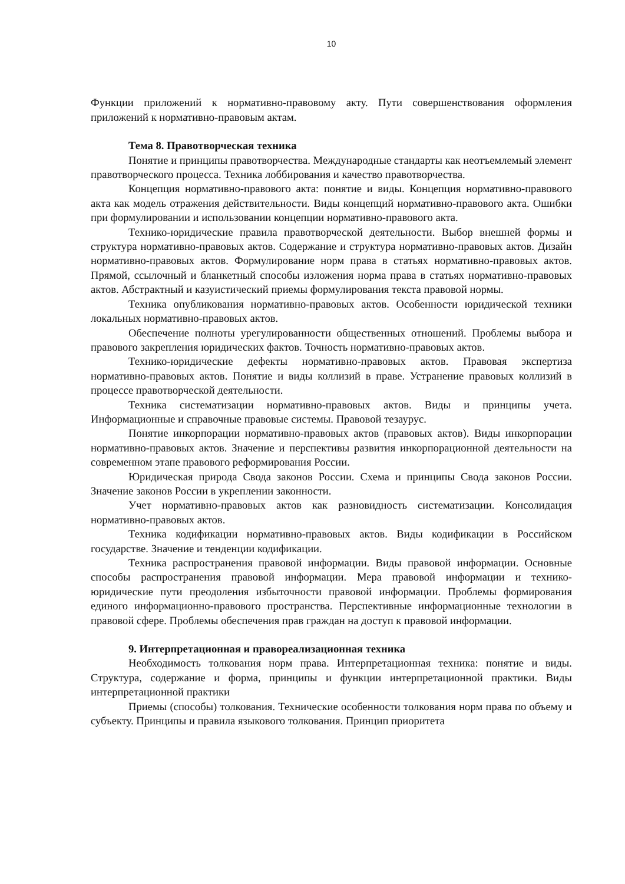10
Функции приложений к нормативно-правовому акту. Пути совершенствования оформления приложений к нормативно-правовым актам.
Тема 8. Правотворческая техника
Понятие и принципы правотворчества. Международные стандарты как неотъемлемый элемент правотворческого процесса. Техника лоббирования и качество правотворчества.
Концепция нормативно-правового акта: понятие и виды. Концепция нормативно-правового акта как модель отражения действительности. Виды концепций нормативно-правового акта. Ошибки при формулировании и использовании концепции нормативно-правового акта.
Технико-юридические правила правотворческой деятельности. Выбор внешней формы и структура нормативно-правовых актов. Содержание и структура нормативно-правовых актов. Дизайн нормативно-правовых актов. Формулирование норм права в статьях нормативно-правовых актов. Прямой, ссылочный и бланкетный способы изложения норма права в статьях нормативно-правовых актов. Абстрактный и казуистический приемы формулирования текста правовой нормы.
Техника опубликования нормативно-правовых актов. Особенности юридической техники локальных нормативно-правовых актов.
Обеспечение полноты урегулированности общественных отношений. Проблемы выбора и правового закрепления юридических фактов. Точность нормативно-правовых актов.
Технико-юридические дефекты нормативно-правовых актов. Правовая экспертиза нормативно-правовых актов. Понятие и виды коллизий в праве. Устранение правовых коллизий в процессе правотворческой деятельности.
Техника систематизации нормативно-правовых актов. Виды и принципы учета. Информационные и справочные правовые системы. Правовой тезаурус.
Понятие инкорпорации нормативно-правовых актов (правовых актов). Виды инкорпорации нормативно-правовых актов. Значение и перспективы развития инкорпорационной деятельности на современном этапе правового реформирования России.
Юридическая природа Свода законов России. Схема и принципы Свода законов России. Значение законов России в укреплении законности.
Учет нормативно-правовых актов как разновидность систематизации. Консолидация нормативно-правовых актов.
Техника кодификации нормативно-правовых актов. Виды кодификации в Российском государстве. Значение и тенденции кодификации.
Техника распространения правовой информации. Виды правовой информации. Основные способы распространения правовой информации. Мера правовой информации и технико-юридические пути преодоления избыточности правовой информации. Проблемы формирования единого информационно-правового пространства. Перспективные информационные технологии в правовой сфере. Проблемы обеспечения прав граждан на доступ к правовой информации.
9. Интерпретационная и правореализационная техника
Необходимость толкования норм права. Интерпретационная техника: понятие и виды. Структура, содержание и форма, принципы и функции интерпретационной практики. Виды интерпретационной практики
Приемы (способы) толкования. Технические особенности толкования норм права по объему и субъекту. Принципы и правила языкового толкования. Принцип приоритета